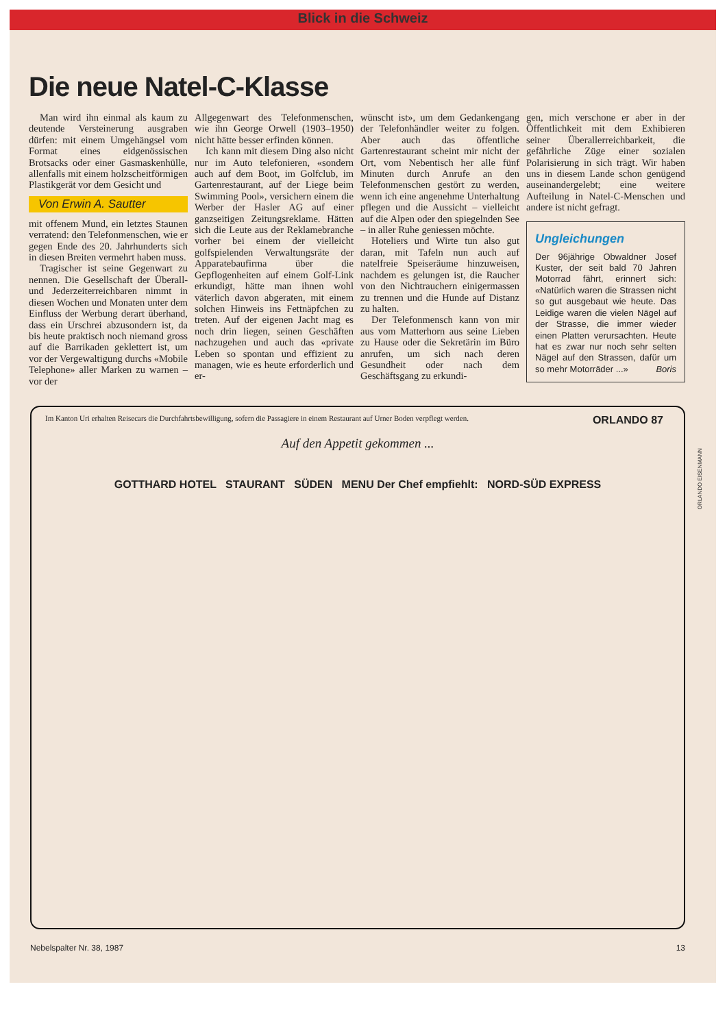Blick in die Schweiz
Die neue Natel-C-Klasse
Man wird ihn einmal als kaum zu deutende Versteinerung ausgraben dürfen: mit einem Umgehängsel vom Format eines eidgenössischen Brotsacks oder einer Gasmaskenhülle, allenfalls mit einem holzscheitförmigen Plastikgerät vor dem Gesicht und
Von Erwin A. Sautter
mit offenem Mund, ein letztes Staunen verratend: den Telefonmenschen, wie er gegen Ende des 20. Jahrhunderts sich in diesen Breiten vermehrt haben muss.
Tragischer ist seine Gegenwart zu nennen. Die Gesellschaft der Überall- und Jederzeiterreichbaren nimmt in diesen Wochen und Monaten unter dem Einfluss der Werbung derart überhand, dass ein Urschrei abzusondern ist, da bis heute praktisch noch niemand gross auf die Barrikaden geklettert ist, um vor der Vergewaltigung durchs «Mobile Telephone» aller Marken zu warnen – vor der
Allgegenwart des Telefonmenschen, wie ihn George Orwell (1903–1950) nicht hätte besser erfinden können.
Ich kann mit diesem Ding also nicht nur im Auto telefonieren, «sondern auch auf dem Boot, im Golfclub, im Gartenrestaurant, auf der Liege beim Swimming Pool», versichern einem die Werber der Hasler AG auf einer ganzseitigen Zeitungsreklame. Hätten sich die Leute aus der Reklamebranche vorher bei einem der vielleicht golfspielenden Verwaltungsräte der Apparatebaufirma über die Gepflogenheiten auf einem Golf-Link erkundigt, hätte man ihnen wohl väterlich davon abgeraten, mit einem solchen Hinweis ins Fettnäpfchen zu treten. Auf der eigenen Jacht mag es noch drin liegen, seinen Geschäften nachzugehen und auch das «private Leben so spontan und effizient zu managen, wie es heute erforderlich und er-
wünscht ist», um dem Gedankengang der Telefonhändler weiter zu folgen. Aber auch das öffentliche Gartenrestaurant scheint mir nicht der Ort, vom Nebentisch her alle fünf Minuten durch Anrufe an den Telefonmenschen gestört zu werden, wenn ich eine angenehme Unterhaltung pflegen und die Aussicht – vielleicht auf die Alpen oder den spiegelnden See – in aller Ruhe geniessen möchte.
Hoteliers und Wirte tun also gut daran, mit Tafeln nun auch auf natelfreie Speiseräume hinzuweisen, nachdem es gelungen ist, die Raucher von den Nichtrauchern einigermassen zu trennen und die Hunde auf Distanz zu halten.
Der Telefonmensch kann von mir aus vom Matterhorn aus seine Lieben zu Hause oder die Sekretärin im Büro anrufen, um sich nach deren Gesundheit oder nach dem Geschäftsgang zu erkundi-
gen, mich verschone er aber in der Öffentlichkeit mit dem Exhibieren seiner Überallerreichbarkeit, die gefährliche Züge einer sozialen Polarisierung in sich trägt. Wir haben uns in diesem Lande schon genügend auseinandergelebt; eine weitere Aufteilung in Natel-C-Menschen und andere ist nicht gefragt.
Ungleichungen
Der 96jährige Obwaldner Josef Kuster, der seit bald 70 Jahren Motorrad fährt, erinnert sich: «Natürlich waren die Strassen nicht so gut ausgebaut wie heute. Das Leidige waren die vielen Nägel auf der Strasse, die immer wieder einen Platten verursachten. Heute hat es zwar nur noch sehr selten Nägel auf den Strassen, dafür um so mehr Motorräder ...» Boris
Im Kanton Uri erhalten Reisecars die Durchfahrtsbewilligung, sofern die Passagiere in einem Restaurant auf Urner Boden verpflegt werden.
ORLANDO 87
ORLANDO EISENMANN
Auf den Appetit gekommen ...
GOTTHARD HOTEL STAURANT SÜDEN MENU Der Chef empfiehlt: NORD-SÜD EXPRESS
Nebelspalter Nr. 38, 1987 13